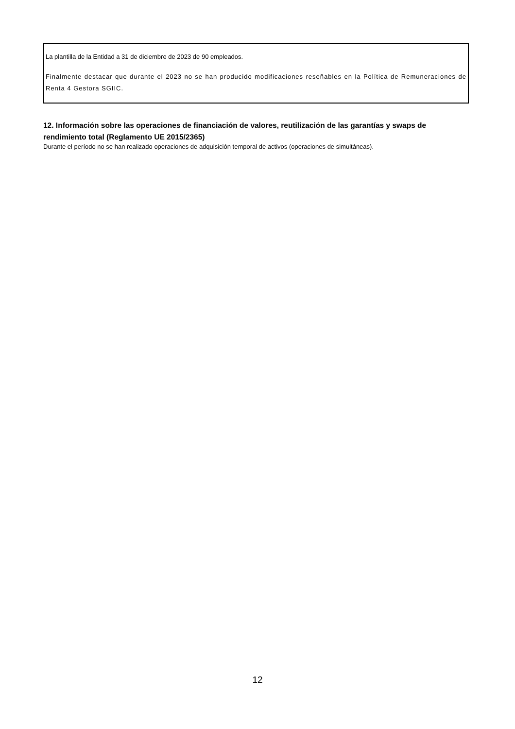La plantilla de la Entidad a 31 de diciembre de 2023 de 90 empleados.
Finalmente destacar que durante el 2023 no se han producido modificaciones reseñables en la Política de Remuneraciones de Renta 4 Gestora SGIIC.
12. Información sobre las operaciones de financiación de valores, reutilización de las garantías y swaps de rendimiento total (Reglamento UE 2015/2365)
Durante el período no se han realizado operaciones de adquisición temporal de activos (operaciones de simultáneas).
12